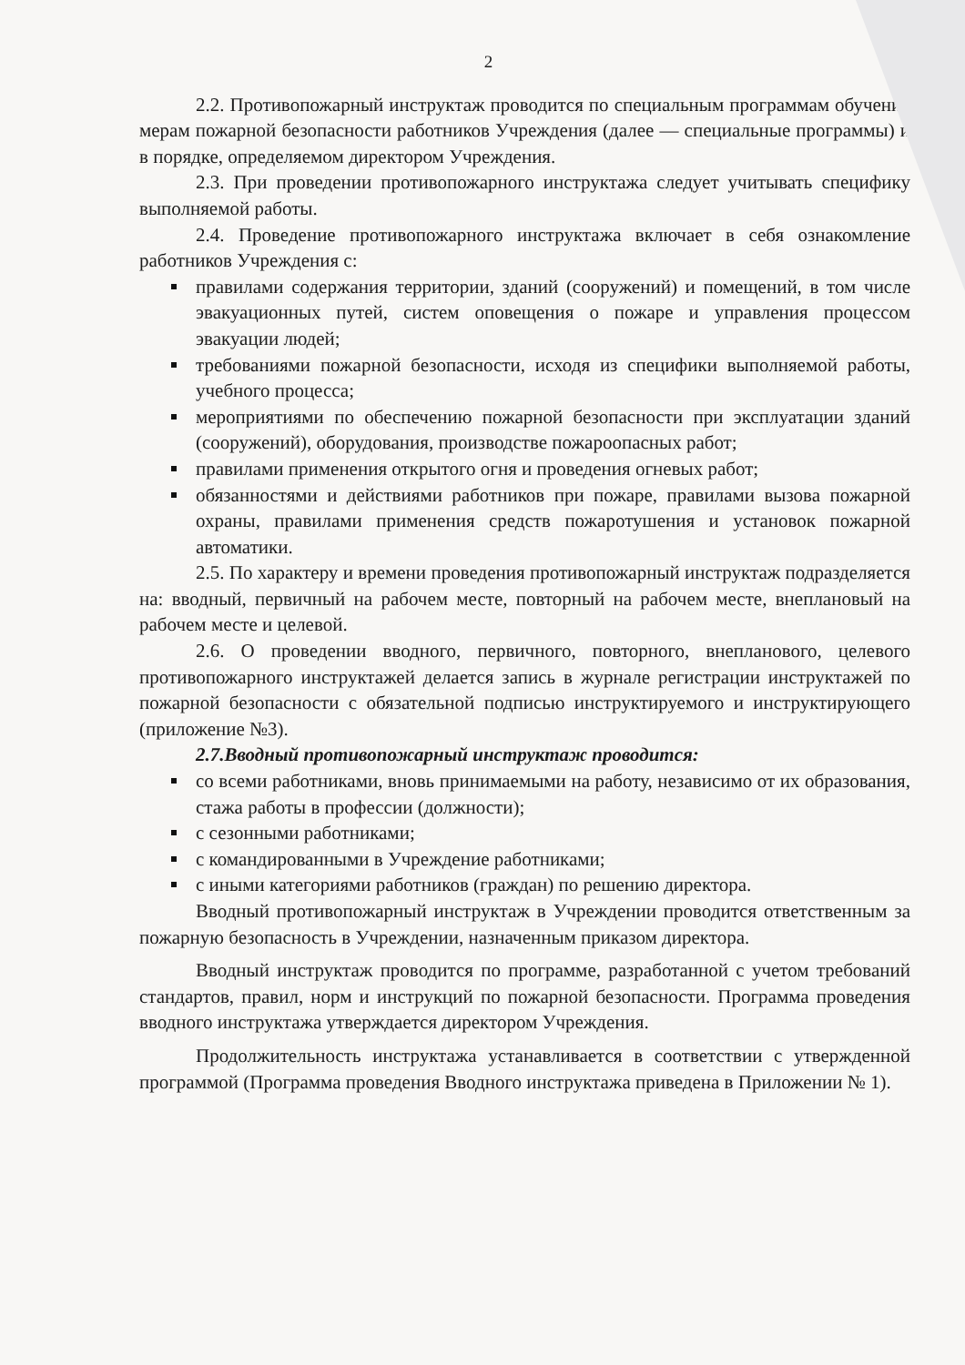2
2.2. Противопожарный инструктаж проводится по специальным программам обучения мерам пожарной безопасности работников Учреждения (далее — специальные программы) и в порядке, определяемом директором Учреждения.
2.3. При проведении противопожарного инструктажа следует учитывать специфику выполняемой работы.
2.4. Проведение противопожарного инструктажа включает в себя ознакомление работников Учреждения с:
правилами содержания территории, зданий (сооружений) и помещений, в том числе эвакуационных путей, систем оповещения о пожаре и управления процессом эвакуации людей;
требованиями пожарной безопасности, исходя из специфики выполняемой работы, учебного процесса;
мероприятиями по обеспечению пожарной безопасности при эксплуатации зданий (сооружений), оборудования, производстве пожароопасных работ;
правилами применения открытого огня и проведения огневых работ;
обязанностями и действиями работников при пожаре, правилами вызова пожарной охраны, правилами применения средств пожаротушения и установок пожарной автоматики.
2.5. По характеру и времени проведения противопожарный инструктаж подразделяется на: вводный, первичный на рабочем месте, повторный на рабочем месте, внеплановый на рабочем месте и целевой.
2.6. О проведении вводного, первичного, повторного, внепланового, целевого противопожарного инструктажей делается запись в журнале регистрации инструктажей по пожарной безопасности с обязательной подписью инструктируемого и инструктирующего (приложение №3).
2.7.Вводный противопожарный инструктаж проводится:
со всеми работниками, вновь принимаемыми на работу, независимо от их образования, стажа работы в профессии (должности);
с сезонными работниками;
с командированными в Учреждение работниками;
с иными категориями работников (граждан) по решению директора.
Вводный противопожарный инструктаж в Учреждении проводится ответственным за пожарную безопасность в Учреждении, назначенным приказом директора.
Вводный инструктаж проводится по программе, разработанной с учетом требований стандартов, правил, норм и инструкций по пожарной безопасности. Программа проведения вводного инструктажа утверждается директором Учреждения.
Продолжительность инструктажа устанавливается в соответствии с утвержденной программой (Программа проведения Вводного инструктажа приведена в Приложении № 1).